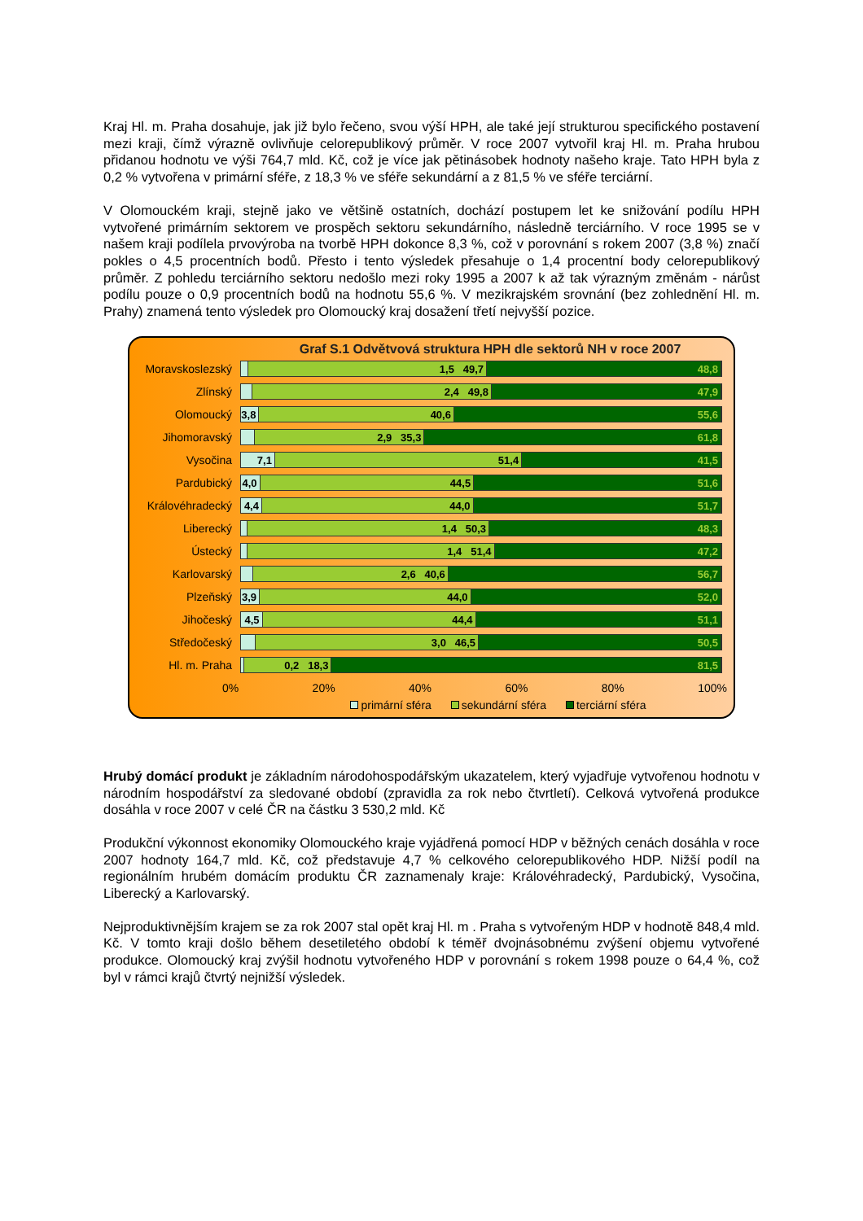Kraj Hl. m. Praha dosahuje, jak již bylo řečeno, svou výší HPH, ale také její strukturou specifického postavení mezi kraji, čímž výrazně ovlivňuje celorepublikový průměr. V roce 2007 vytvořil kraj Hl. m. Praha hrubou přidanou hodnotu ve výši 764,7 mld. Kč, což je více jak pětinásobek hodnoty našeho kraje. Tato HPH byla z 0,2 % vytvořena v primární sféře, z 18,3 % ve sféře sekundární a z 81,5 % ve sféře terciární.
V Olomouckém kraji, stejně jako ve většině ostatních, dochází postupem let ke snižování podílu HPH vytvořené primárním sektorem ve prospěch sektoru sekundárního, následně terciárního. V roce 1995 se v našem kraji podílela prvovýroba na tvorbě HPH dokonce 8,3 %, což v porovnání s rokem 2007 (3,8 %) značí pokles o 4,5 procentních bodů. Přesto i tento výsledek přesahuje o 1,4 procentní body celorepublikový průměr. Z pohledu terciárního sektoru nedošlo mezi roky 1995 a 2007 k až tak výrazným změnám - nárůst podílu pouze o 0,9 procentních bodů na hodnotu 55,6 %. V mezikrajském srovnání (bez zohlednění Hl. m. Prahy) znamená tento výsledek pro Olomoucký kraj dosažení třetí nejvyšší pozice.
Graf S.1 Odvětvová struktura HPH dle sektorů NH v roce 2007
Moravskoslezský
1,5 49,7 48,8
Zlínský
2,4 49,8 47,9
Olomoucký
3,8 40,6 55,6
Jihomoravský
2,9 35,3 61,8
Vysočina
7,1 51,4 41,5
Pardubický
4,0 44,5 51,6
Královéhradecký
4,4 44,0 51,7
Liberecký
1,4 50,3 48,3
Ústecký
1,4 51,4 47,2
Karlovarský
2,6 40,6 56,7
Plzeňský
3,9 44,0 52,0
Jihočeský
4,5 44,4 51,1
Středočeský
3,0 46,5 50,5
Hl. m. Praha
0,2 18,3 81,5
0% 20% 40% 60% 80% 100%
primární sféra sekundární sféra terciární sféra
Hrubý domácí produkt je základním národohospodářským ukazatelem, který vyjadřuje vytvořenou hodnotu v národním hospodářství za sledované období (zpravidla za rok nebo čtvrtletí). Celková vytvořená produkce dosáhla v roce 2007 v celé ČR na částku 3 530,2 mld. Kč
Produkční výkonnost ekonomiky Olomouckého kraje vyjádřená pomocí HDP v běžných cenách dosáhla v roce 2007 hodnoty 164,7 mld. Kč, což představuje 4,7 % celkového celorepublikového HDP. Nižší podíl na regionálním hrubém domácím produktu ČR zaznamenaly kraje: Královéhradecký, Pardubický, Vysočina, Liberecký a Karlovarský.
Nejproduktivnějším krajem se za rok 2007 stal opět kraj Hl. m . Praha s vytvořeným HDP v hodnotě 848,4 mld. Kč. V tomto kraji došlo během desetiletého období k téměř dvojnásobnému zvýšení objemu vytvořené produkce. Olomoucký kraj zvýšil hodnotu vytvořeného HDP v porovnání s rokem 1998 pouze o 64,4 %, což byl v rámci krajů čtvrtý nejnižší výsledek.